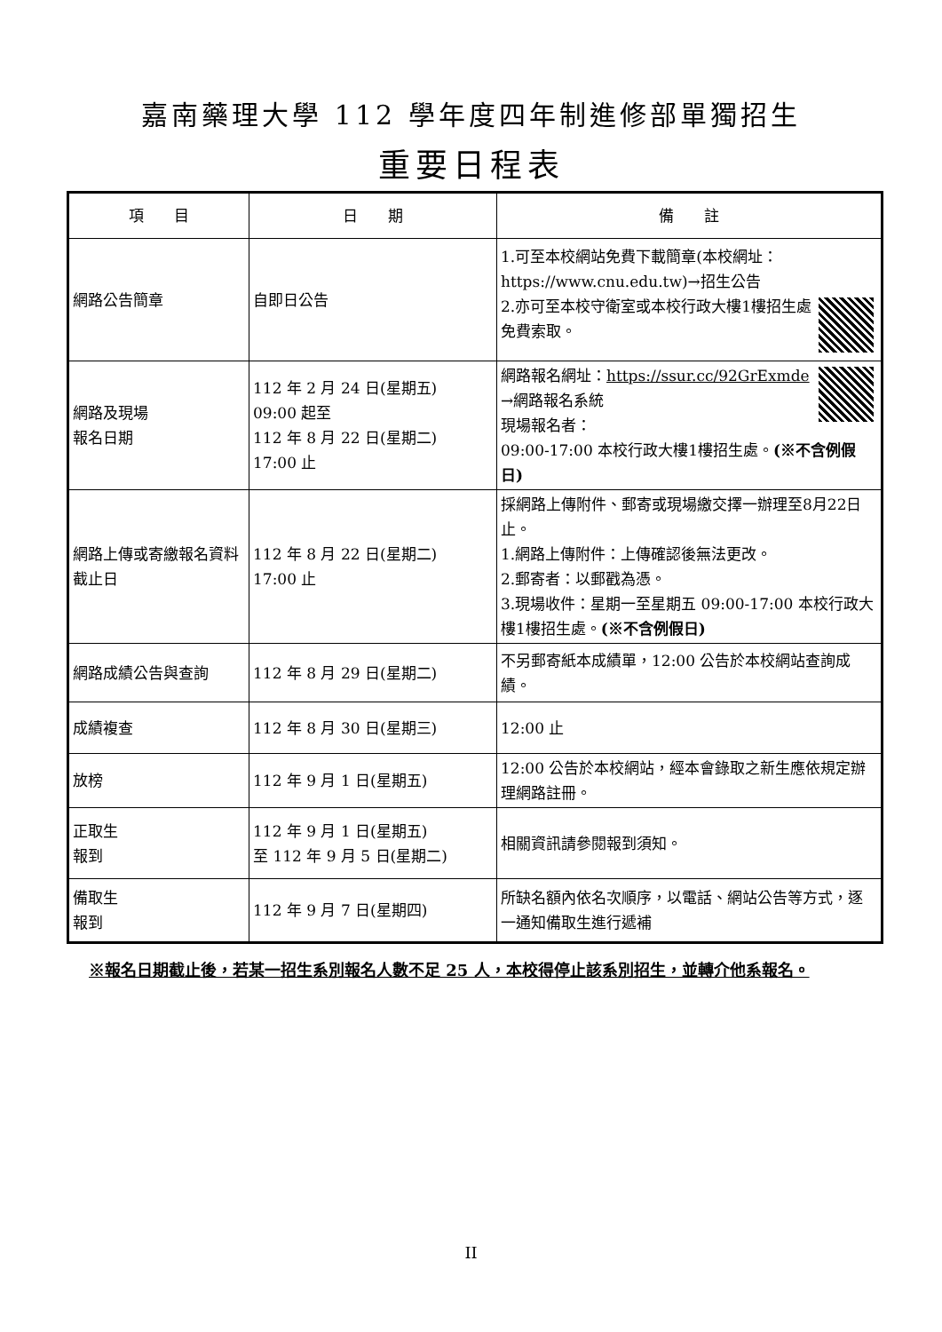嘉南藥理大學 112 學年度四年制進修部單獨招生
重要日程表
| 項 目 | 日 期 | 備 註 |
| --- | --- | --- |
| 網路公告簡章 | 自即日公告 | 1.可至本校網站免費下載簡章(本校網址：https://www.cnu.edu.tw)→招生公告 2.亦可至本校守衛室或本校行政大樓1樓招生處免費索取。 |
| 網路及現場 報名日期 | 112 年 2 月 24 日(星期五) 09:00 起至 112 年 8 月 22 日(星期二) 17:00 止 | 網路報名網址： https://ssur.cc/92GrExmde →網路報名系統 現場報名者： 09:00-17:00 本校行政大樓1樓招生處。 (※不含例假日) |
| 網路上傳或寄繳報名資料截止日 | 112 年 8 月 22 日(星期二) 17:00 止 | 採網路上傳附件、郵寄或現場繳交擇一辦理至8月22日止。 1.網路上傳附件：上傳確認後無法更改。 2.郵寄者：以郵戳為憑。 3.現場收件：星期一至星期五 09:00-17:00 本校行政大樓1樓招生處。 (※不含例假日) |
| 網路成績公告與查詢 | 112 年 8 月 29 日(星期二) | 不另郵寄紙本成績單，12:00 公告於本校網站查詢成績。 |
| 成績複查 | 112 年 8 月 30 日(星期三) | 12:00 止 |
| 放榜 | 112 年 9 月 1 日(星期五) | 12:00 公告於本校網站，經本會錄取之新生應依規定辦理網路註冊。 |
| 正取生 報到 | 112 年 9 月 1 日(星期五) 至 112 年 9 月 5 日(星期二) | 相關資訊請參閱報到須知。 |
| 備取生 報到 | 112 年 9 月 7 日(星期四) | 所缺名額內依名次順序，以電話、網站公告等方式，逐一通知備取生進行遞補 |
※報名日期截止後，若某一招生系別報名人數不足 25 人，本校得停止該系別招生，並轉介他系報名。
II